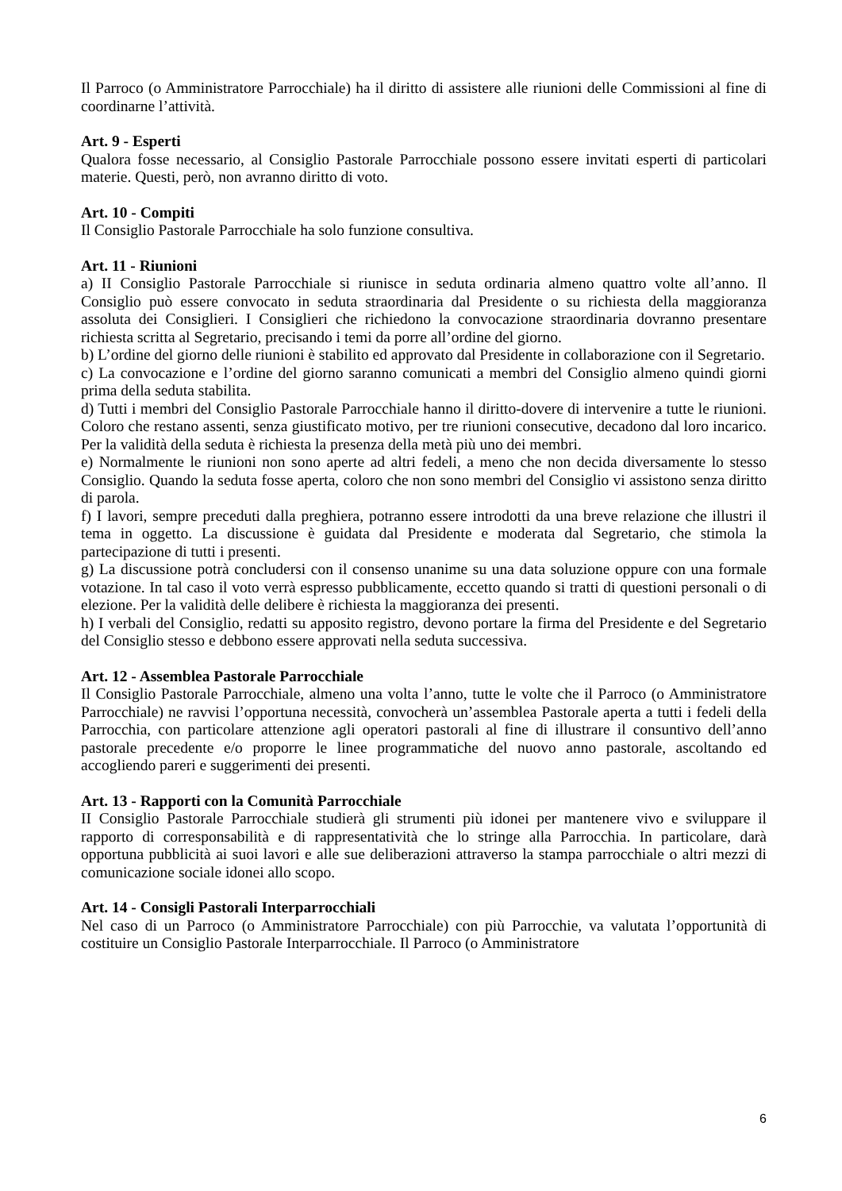Il Parroco (o Amministratore Parrocchiale) ha il diritto di assistere alle riunioni delle Commissioni al fine di coordinarne l’attività.
Art. 9 - Esperti
Qualora fosse necessario, al Consiglio Pastorale Parrocchiale possono essere invitati esperti di particolari materie. Questi, però, non avranno diritto di voto.
Art. 10 - Compiti
Il Consiglio Pastorale Parrocchiale ha solo funzione consultiva.
Art. 11 - Riunioni
a) II Consiglio Pastorale Parrocchiale si riunisce in seduta ordinaria almeno quattro volte all’anno. Il Consiglio può essere convocato in seduta straordinaria dal Presidente o su richiesta della maggioranza assoluta dei Consiglieri. I Consiglieri che richiedono la convocazione straordinaria dovranno presentare richiesta scritta al Segretario, precisando i temi da porre all’ordine del giorno.
b) L’ordine del giorno delle riunioni è stabilito ed approvato dal Presidente in collaborazione con il Segretario.
c) La convocazione e l’ordine del giorno saranno comunicati a membri del Consiglio almeno quindi giorni prima della seduta stabilita.
d) Tutti i membri del Consiglio Pastorale Parrocchiale hanno il diritto-dovere di intervenire a tutte le riunioni. Coloro che restano assenti, senza giustificato motivo, per tre riunioni consecutive, decadono dal loro incarico. Per la validità della seduta è richiesta la presenza della metà più uno dei membri.
e) Normalmente le riunioni non sono aperte ad altri fedeli, a meno che non decida diversamente lo stesso Consiglio. Quando la seduta fosse aperta, coloro che non sono membri del Consiglio vi assistono senza diritto di parola.
f) I lavori, sempre preceduti dalla preghiera, potranno essere introdotti da una breve relazione che illustri il tema in oggetto. La discussione è guidata dal Presidente e moderata dal Segretario, che stimola la partecipazione di tutti i presenti.
g) La discussione potrà concludersi con il consenso unanime su una data soluzione oppure con una formale votazione. In tal caso il voto verrà espresso pubblicamente, eccetto quando si tratti di questioni personali o di elezione. Per la validità delle delibere è richiesta la maggioranza dei presenti.
h) I verbali del Consiglio, redatti su apposito registro, devono portare la firma del Presidente e del Segretario del Consiglio stesso e debbono essere approvati nella seduta successiva.
Art. 12 - Assemblea Pastorale Parrocchiale
Il Consiglio Pastorale Parrocchiale, almeno una volta l’anno, tutte le volte che il Parroco (o Amministratore Parrocchiale) ne ravvisi l’opportuna necessità, convocherà un’assemblea Pastorale aperta a tutti i fedeli della Parrocchia, con particolare attenzione agli operatori pastorali al fine di illustrare il consuntivo dell’anno pastorale precedente e/o proporre le linee programmatiche del nuovo anno pastorale, ascoltando ed accogliendo pareri e suggerimenti dei presenti.
Art. 13 - Rapporti con la Comunità Parrocchiale
II Consiglio Pastorale Parrocchiale studierà gli strumenti più idonei per mantenere vivo e sviluppare il rapporto di corresponsabilità e di rappresentatività che lo stringe alla Parrocchia. In particolare, darà opportuna pubblicità ai suoi lavori e alle sue deliberazioni attraverso la stampa parrocchiale o altri mezzi di comunicazione sociale idonei allo scopo.
Art. 14 - Consigli Pastorali Interparrocchiali
Nel caso di un Parroco (o Amministratore Parrocchiale) con più Parrocchie, va valutata l’opportunità di costituire un Consiglio Pastorale Interparrocchiale. Il Parroco (o Amministratore
6